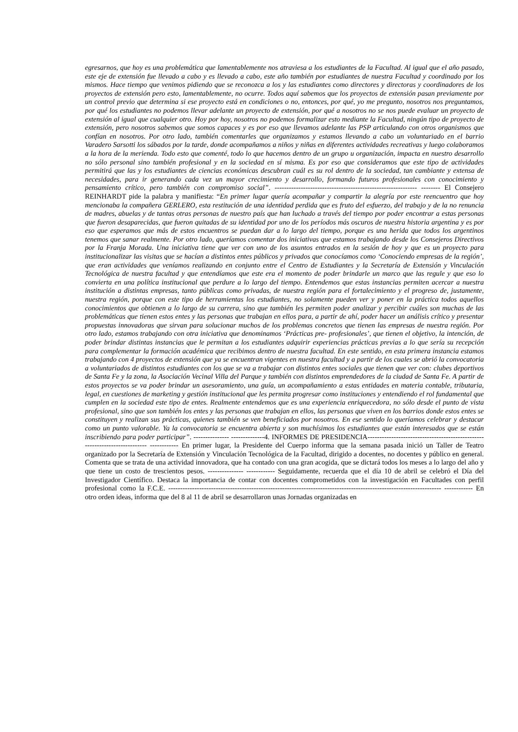egresarnos, que hoy es una problemática que lamentablemente nos atraviesa a los estudiantes de la Facultad. Al igual que el año pasado, este eje de extensión fue llevado a cabo y es llevado a cabo, este año también por estudiantes de nuestra Facultad y coordinado por los mismos. Hace tiempo que venimos pidiendo que se reconozca a los y las estudiantes como directores y directoras y coordinadores de los proyectos de extensión pero esto, lamentablemente, no ocurre. Todos aquí sabemos que los proyectos de extensión pasan previamente por un control previo que determina si ese proyecto está en condiciones o no, entonces, por qué, yo me pregunto, nosotros nos preguntamos, por qué los estudiantes no podemos llevar adelante un proyecto de extensión, por qué a nosotros no se nos puede evaluar un proyecto de extensión al igual que cualquier otro. Hoy por hoy, nosotros no podemos formalizar esto mediante la Facultad, ningún tipo de proyecto de extensión, pero nosotros sabemos que somos capaces y es por eso que llevamos adelante las PSP articulando con otros organismos que confían en nosotros. Por otro lado, también comentarles que organizamos y estamos llevando a cabo un voluntariado en el barrio Varadero Sarsotti los sábados por la tarde, donde acompañamos a niños y niñas en diferentes actividades recreativas y luego colaboramos a la hora de la merienda. Todo esto que comenté, todo lo que hacemos dentro de un grupo u organización, impacta en nuestro desarrollo no sólo personal sino también profesional y en la sociedad en sí misma. Es por eso que consideramos que este tipo de actividades permitirá que las y los estudiantes de ciencias económicas descubran cuál es su rol dentro de la sociedad, tan cambiante y extensa de necesidades, para ir generando cada vez un mayor crecimiento y desarrollo, formando futuros profesionales con conocimiento y pensamiento crítico, pero también con compromiso social”. ------------------------------------------------------------ -------- El Consejero REINHARDT pide la palabra y manifiesta: “En primer lugar quería acompañar y compartir la alegría por este reencuentro que hoy mencionaba la compañera GERLERO, esta restitución de una identidad perdida que es fruto del esfuerzo, del trabajo y de la no renuncia de madres, abuelas y de tantas otras personas de nuestro país que han luchado a través del tiempo por poder encontrar a estas personas que fueron desaparecidas, que fueron quitadas de su identidad por uno de los períodos más oscuros de nuestra historia argentina y es por eso que esperamos que más de estos encuentros se puedan dar a lo largo del tiempo, porque es una herida que todos los argentinos tenemos que sanar realmente. Por otro lado, queríamos comentar dos iniciativas que estamos trabajando desde los Consejeros Directivos por la Franja Morada. Una iniciativa tiene que ver con uno de los asuntos entrados en la sesión de hoy y que es un proyecto para institucionalizar las visitas que se hacían a distintos entes públicos y privados que conocíamos como ‘Conociendo empresas de la región’, que eran actividades que veníamos realizando en conjunto entre el Centro de Estudiantes y la Secretaría de Extensión y Vinculación Tecnológica de nuestra facultad y que entendíamos que este era el momento de poder brindarle un marco que las regule y que eso lo convierta en una política institucional que perdure a lo largo del tiempo. Entendemos que estas instancias permiten acercar a nuestra institución a distintas empresas, tanto públicas como privadas, de nuestra región para el fortalecimiento y el progreso de, justamente, nuestra región, porque con este tipo de herramientas los estudiantes, no solamente pueden ver y poner en la práctica todos aquellos conocimientos que obtienen a lo largo de su carrera, sino que también les permiten poder analizar y percibir cuáles son muchas de las problemáticas que tienen estos entes y las personas que trabajan en ellos para, a partir de ahí, poder hacer un análisis crítico y presentar propuestas innovadoras que sirvan para solucionar muchos de los problemas concretos que tienen las empresas de nuestra región. Por otro lado, estamos trabajando con otra iniciativa que denominamos ‘Prácticas pre- profesionales’, que tienen el objetivo, la intención, de poder brindar distintas instancias que le permitan a los estudiantes adquirir experiencias prácticas previas a lo que sería su recepción para complementar la formación académica que recibimos dentro de nuestra facultad. En este sentido, en esta primera instancia estamos trabajando con 4 proyectos de extensión que ya se encuentran vigentes en nuestra facultad y a partir de los cuales se abrió la convocatoria a voluntariados de distintos estudiantes con los que se va a trabajar con distintos entes sociales que tienen que ver con: clubes deportivos de Santa Fe y la zona, la Asociación Vecinal Villa del Parque y también con distintos emprendedores de la ciudad de Santa Fe. A partir de estos proyectos se va poder brindar un asesoramiento, una guía, un acompañamiento a estas entidades en materia contable, tributaria, legal, en cuestiones de marketing y gestión institucional que les permita progresar como instituciones y entendiendo el rol fundamental que cumplen en la sociedad este tipo de entes. Realmente entendemos que es una experiencia enriquecedora, no sólo desde el punto de vista profesional, sino que son también los entes y las personas que trabajan en ellos, las personas que viven en los barrios donde estos entes se constituyen y realizan sus prácticas, quienes también se ven beneficiados por nosotros. En ese sentido lo queríamos celebrar y destacar como un punto valorable. Ya la convocatoria se encuentra abierta y son muchísimos los estudiantes que están interesados que se están inscribiendo para poder participar”. --------------- --------------4. INFORMES DE PRESIDENCIA--------------------------------------------------------------------------- ------------ En primer lugar, la Presidente del Cuerpo informa que la semana pasada inició un Taller de Teatro organizado por la Secretaría de Extensión y Vinculación Tecnológica de la Facultad, dirigido a docentes, no docentes y público en general. Comenta que se trata de una actividad innovadora, que ha contado con una gran acogida, que se dictará todos los meses a lo largo del año y que tiene un costo de trescientos pesos. --------------- ------------ Seguidamente, recuerda que el día 10 de abril se celebró el Día del Investigador Científico. Destaca la importancia de contar con docentes comprometidos con la investigación en Facultades con perfil profesional como la F.C.E. ------------------------------------------------------------------------------------------------------------------- ------------ En otro orden ideas, informa que del 8 al 11 de abril se desarrollaron unas Jornadas organizadas en